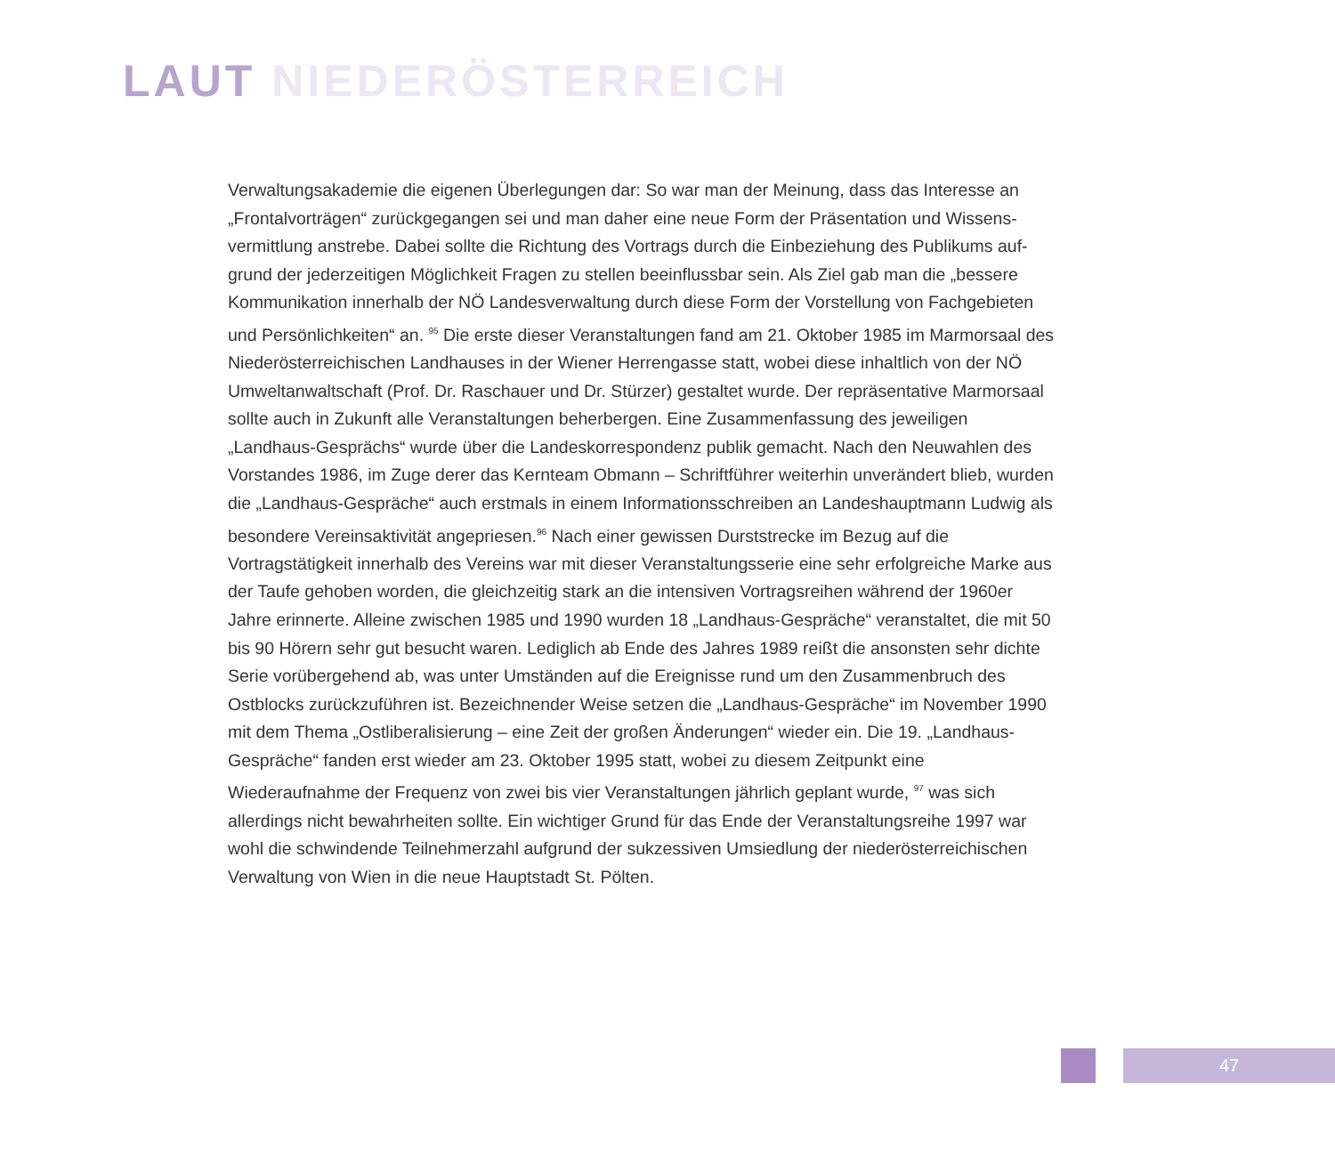LAUT NIEDERÖSTERREICH
Verwaltungsakademie die eigenen Überlegungen dar: So war man der Meinung, dass das Interesse an „Frontalvorträgen“ zurückgegangen sei und man daher eine neue Form der Präsentation und Wissens­vermittlung anstrebe. Dabei sollte die Richtung des Vortrags durch die Einbeziehung des Publikums auf­grund der jederzeitigen Möglichkeit Fragen zu stellen beeinflussbar sein. Als Ziel gab man die „bessere Kommunikation innerhalb der NÖ Landesverwaltung durch diese Form der Vorstellung von Fachgebieten und Persönlichkeiten“ an. <sup>95</sup> Die erste dieser Veranstaltungen fand am 21. Oktober 1985 im Marmorsaal des Niederösterreichischen Landhauses in der Wiener Herrengasse statt, wobei diese inhaltlich von der NÖ Umweltanwaltschaft (Prof. Dr. Raschauer und Dr. Stürzer) gestaltet wurde. Der repräsentative Mar­morsaal sollte auch in Zukunft alle Veranstaltungen beherbergen. Eine Zusammenfassung des jeweiligen „Landhaus-Gesprächs“ wurde über die Landeskorrespondenz publik gemacht. Nach den Neuwahlen des Vorstandes 1986, im Zuge derer das Kernteam Obmann – Schriftführer weiterhin unverändert blieb, wurden die „Landhaus-Gespräche“ auch erstmals in einem Informationsschreiben an Landeshauptmann Ludwig als besondere Vereinsaktivität angepriesen.<sup>96</sup> Nach einer gewissen Durststrecke im Bezug auf die Vortragstätigkeit innerhalb des Vereins war mit dieser Veranstaltungsserie eine sehr erfolgreiche Mar­ke aus der Taufe gehoben worden, die gleichzeitig stark an die intensiven Vortragsreihen während der 1960er Jahre erinnerte. Alleine zwischen 1985 und 1990 wurden 18 „Landhaus-Gespräche“ veranstaltet, die mit 50 bis 90 Hörern sehr gut besucht waren. Lediglich ab Ende des Jahres 1989 reißt die ansonsten sehr dichte Serie vorübergehend ab, was unter Umständen auf die Ereignisse rund um den Zusammen­bruch des Ostblocks zurückzuführen ist. Bezeichnender Weise setzen die „Landhaus-Gespräche“ im November 1990 mit dem Thema „Ostliberalisierung – eine Zeit der großen Änderungen“ wieder ein. Die 19. „Landhaus-Gespräche“ fanden erst wieder am 23. Oktober 1995 statt, wobei zu diesem Zeitpunkt eine Wiederaufnahme der Frequenz von zwei bis vier Veranstaltungen jährlich geplant wurde, <sup>97</sup> was sich allerdings nicht bewahrheiten sollte. Ein wichtiger Grund für das Ende der Veranstaltungsreihe 1997 war wohl die schwindende Teilnehmerzahl aufgrund der sukzessiven Umsiedlung der niederösterreichischen Verwaltung von Wien in die neue Hauptstadt St. Pölten.
47